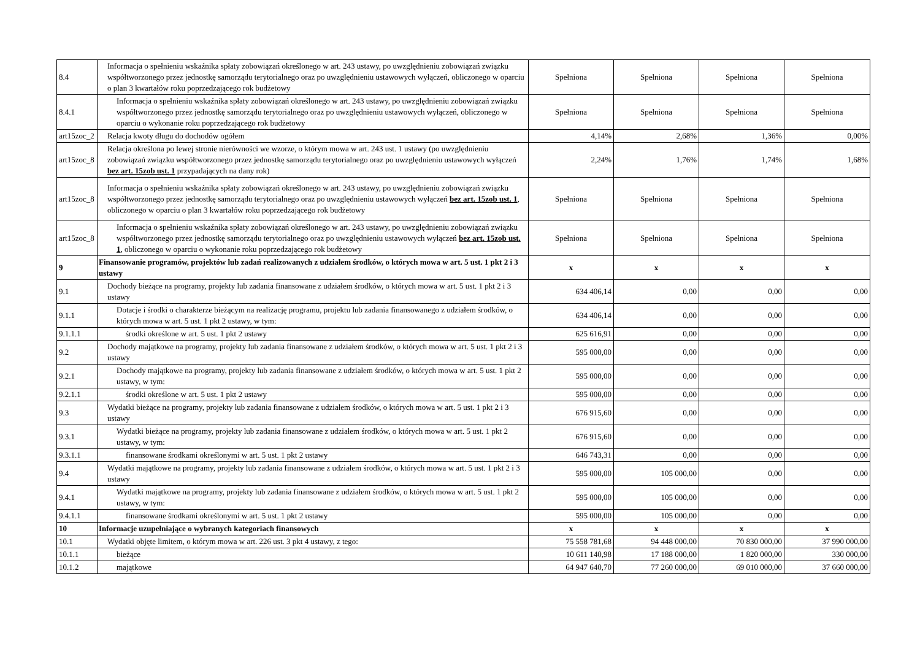| 8.4 | Informacja o spełnieniu wskaźnika spłaty zobowiązań określonego w art. 243 ustawy, po uwzględnieniu zobowiązań związku współtworzonego przez jednostkę samorządu terytorialnego oraz po uwzględnieniu ustawowych wyłączeń, obliczonego w oparciu o plan 3 kwartałów roku poprzedzającego rok budżetowy | Spełniona | Spełniona | Spełniona | Spełniona |
| 8.4.1 | Informacja o spełnieniu wskaźnika spłaty zobowiązań określonego w art. 243 ustawy, po uwzględnieniu zobowiązań związku współtworzonego przez jednostkę samorządu terytorialnego oraz po uwzględnieniu ustawowych wyłączeń, obliczonego w oparciu o wykonanie roku poprzedzającego rok budżetowy | Spełniona | Spełniona | Spełniona | Spełniona |
| art15zoc_2 | Relacja kwoty długu do dochodów ogółem | 4,14% | 2,68% | 1,36% | 0,00% |
| art15zoc_8 | Relacja określona po lewej stronie nierówności we wzorze, o którym mowa w art. 243 ust. 1 ustawy (po uwzględnieniu zobowiązań związku współtworzonego przez jednostkę samorządu terytorialnego oraz po uwzględnieniu ustawowych wyłączeń bez art. 15zob ust. 1 przypadających na dany rok) | 2,24% | 1,76% | 1,74% | 1,68% |
| art15zoc_8 | Informacja o spełnieniu wskaźnika spłaty zobowiązań określonego w art. 243 ustawy, po uwzględnieniu zobowiązań związku współtworzonego przez jednostkę samorządu terytorialnego oraz po uwzględnieniu ustawowych wyłączeń bez art. 15zob ust. 1 , obliczonego w oparciu o plan 3 kwartałów roku poprzedzającego rok budżetowy | Spełniona | Spełniona | Spełniona | Spełniona |
| art15zoc_8 | Informacja o spełnieniu wskaźnika spłaty zobowiązań określonego w art. 243 ustawy, po uwzględnieniu zobowiązań związku współtworzonego przez jednostkę samorządu terytorialnego oraz po uwzględnieniu ustawowych wyłączeń bez art. 15zob ust. 1 , obliczonego w oparciu o wykonanie roku poprzedzającego rok budżetowy | Spełniona | Spełniona | Spełniona | Spełniona |
| 9 | Finansowanie programów, projektów lub zadań realizowanych z udziałem środków, o których mowa w art. 5 ust. 1 pkt 2 i 3 ustawy | x | x | x | x |
| 9.1 | Dochody bieżące na programy, projekty lub zadania finansowane z udziałem środków, o których mowa w art. 5 ust. 1 pkt 2 i 3 ustawy | 634 406,14 | 0,00 | 0,00 | 0,00 |
| 9.1.1 | Dotacje i środki o charakterze bieżącym na realizację programu, projektu lub zadania finansowanego z udziałem środków, o których mowa w art. 5 ust. 1 pkt 2 ustawy, w tym: | 634 406,14 | 0,00 | 0,00 | 0,00 |
| 9.1.1.1 | środki określone w art. 5 ust. 1 pkt 2 ustawy | 625 616,91 | 0,00 | 0,00 | 0,00 |
| 9.2 | Dochody majątkowe na programy, projekty lub zadania finansowane z udziałem środków, o których mowa w art. 5 ust. 1 pkt 2 i 3 ustawy | 595 000,00 | 0,00 | 0,00 | 0,00 |
| 9.2.1 | Dochody majątkowe na programy, projekty lub zadania finansowane z udziałem środków, o których mowa w art. 5 ust. 1 pkt 2 ustawy, w tym: | 595 000,00 | 0,00 | 0,00 | 0,00 |
| 9.2.1.1 | środki określone w art. 5 ust. 1 pkt 2 ustawy | 595 000,00 | 0,00 | 0,00 | 0,00 |
| 9.3 | Wydatki bieżące na programy, projekty lub zadania finansowane z udziałem środków, o których mowa w art. 5 ust. 1 pkt 2 i 3 ustawy | 676 915,60 | 0,00 | 0,00 | 0,00 |
| 9.3.1 | Wydatki bieżące na programy, projekty lub zadania finansowane z udziałem środków, o których mowa w art. 5 ust. 1 pkt 2 ustawy, w tym: | 676 915,60 | 0,00 | 0,00 | 0,00 |
| 9.3.1.1 | finansowane środkami określonymi w art. 5 ust. 1 pkt 2 ustawy | 646 743,31 | 0,00 | 0,00 | 0,00 |
| 9.4 | Wydatki majątkowe na programy, projekty lub zadania finansowane z udziałem środków, o których mowa w art. 5 ust. 1 pkt 2 i 3 ustawy | 595 000,00 | 105 000,00 | 0,00 | 0,00 |
| 9.4.1 | Wydatki majątkowe na programy, projekty lub zadania finansowane z udziałem środków, o których mowa w art. 5 ust. 1 pkt 2 ustawy, w tym: | 595 000,00 | 105 000,00 | 0,00 | 0,00 |
| 9.4.1.1 | finansowane środkami określonymi w art. 5 ust. 1 pkt 2 ustawy | 595 000,00 | 105 000,00 | 0,00 | 0,00 |
| 10 | Informacje uzupełniające o wybranych kategoriach finansowych | x | x | x | x |
| 10.1 | Wydatki objęte limitem, o którym mowa w art. 226 ust. 3 pkt 4 ustawy, z tego: | 75 558 781,68 | 94 448 000,00 | 70 830 000,00 | 37 990 000,00 |
| 10.1.1 | bieżące | 10 611 140,98 | 17 188 000,00 | 1 820 000,00 | 330 000,00 |
| 10.1.2 | majątkowe | 64 947 640,70 | 77 260 000,00 | 69 010 000,00 | 37 660 000,00 |